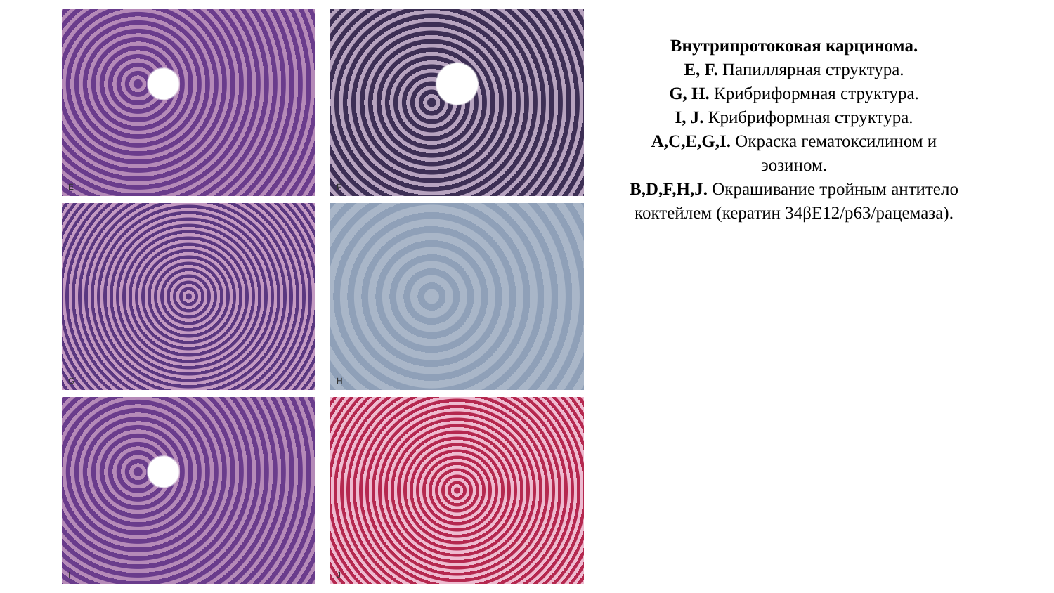E
F
G
H
I
J
Внутрипротоковая карцинома.
E, F. Папиллярная структура.
G, H. Крибриформная структура.
I, J. Крибриформная структура.
A,C,E,G,I. Окраска гематоксилином и эозином.
B,D,F,H,J. Окрашивание тройным антитело коктейлем (кератин 34βE12/p63/рацемаза).